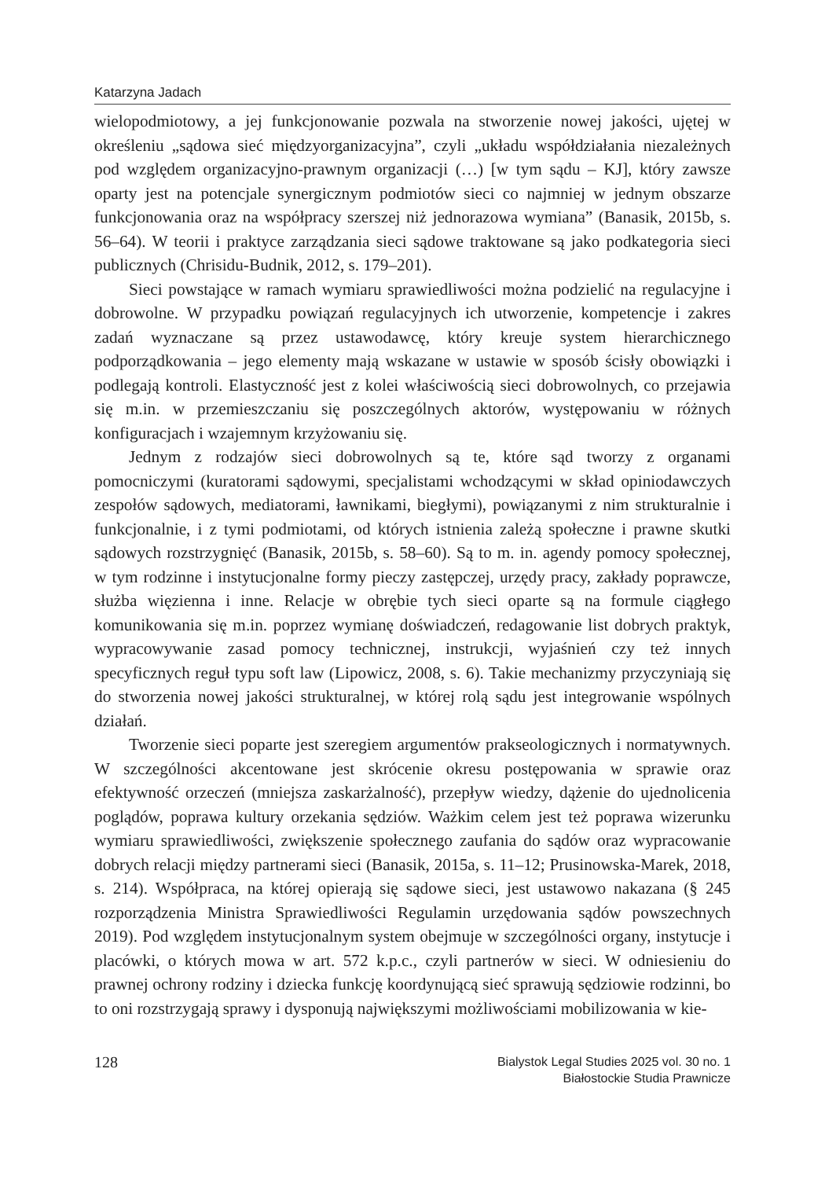Katarzyna Jadach
wielopodmiotowy, a jej funkcjonowanie pozwala na stworzenie nowej jakości, ujętej w określeniu „sądowa sieć międzyorganizacyjna”, czyli „układu współdziałania niezależnych pod względem organizacyjno-prawnym organizacji (…) [w tym sądu – KJ], który zawsze oparty jest na potencjale synergicznym podmiotów sieci co najmniej w jednym obszarze funkcjonowania oraz na współpracy szerszej niż jednorazowa wymiana” (Banasik, 2015b, s. 56–64). W teorii i praktyce zarządzania sieci sądowe traktowane są jako podkategoria sieci publicznych (Chrisidu-Budnik, 2012, s. 179–201).
Sieci powstające w ramach wymiaru sprawiedliwości można podzielić na regulacyjne i dobrowolne. W przypadku powiązań regulacyjnych ich utworzenie, kompetencje i zakres zadań wyznaczane są przez ustawodawcę, który kreuje system hierarchicznego podporządkowania – jego elementy mają wskazane w ustawie w sposób ścisły obowiązki i podlegają kontroli. Elastyczność jest z kolei właściwością sieci dobrowolnych, co przejawia się m.in. w przemieszczaniu się poszczególnych aktorów, występowaniu w różnych konfiguracjach i wzajemnym krzyżowaniu się.
Jednym z rodzajów sieci dobrowolnych są te, które sąd tworzy z organami pomocniczymi (kuratorami sądowymi, specjalistami wchodzącymi w skład opiniodawczych zespołów sądowych, mediatorami, ławnikami, biegłymi), powiązanymi z nim strukturalnie i funkcjonalnie, i z tymi podmiotami, od których istnienia zależą społeczne i prawne skutki sądowych rozstrzygnięć (Banasik, 2015b, s. 58–60). Są to m. in. agendy pomocy społecznej, w tym rodzinne i instytucjonalne formy pieczy zastępczej, urzędy pracy, zakłady poprawcze, służba więzienna i inne. Relacje w obrębie tych sieci oparte są na formule ciągłego komunikowania się m.in. poprzez wymianę doświadczeń, redagowanie list dobrych praktyk, wypracowywanie zasad pomocy technicznej, instrukcji, wyjaśnień czy też innych specyficznych reguł typu soft law (Lipowicz, 2008, s. 6). Takie mechanizmy przyczyniają się do stworzenia nowej jakości strukturalnej, w której rolą sądu jest integrowanie wspólnych działań.
Tworzenie sieci poparte jest szeregiem argumentów prakseologicznych i normatywnych. W szczególności akcentowane jest skrócenie okresu postępowania w sprawie oraz efektywność orzeczeń (mniejsza zaskarżalność), przepływ wiedzy, dążenie do ujednolicenia poglądów, poprawa kultury orzekania sędziów. Ważkim celem jest też poprawa wizerunku wymiaru sprawiedliwości, zwiększenie społecznego zaufania do sądów oraz wypracowanie dobrych relacji między partnerami sieci (Banasik, 2015a, s. 11–12; Prusinowska-Marek, 2018, s. 214). Współpraca, na której opierają się sądowe sieci, jest ustawowo nakazana (§ 245 rozporządzenia Ministra Sprawiedliwości Regulamin urzędowania sądów powszechnych 2019). Pod względem instytucjonalnym system obejmuje w szczególności organy, instytucje i placówki, o których mowa w art. 572 k.p.c., czyli partnerów w sieci. W odniesieniu do prawnej ochrony rodziny i dziecka funkcję koordynującą sieć sprawują sędziowie rodzinni, bo to oni rozstrzygają sprawy i dysponują największymi możliwościami mobilizowania w kie-
128
Bialystok Legal Studies 2025 vol. 30 no. 1
Białostockie Studia Prawnicze